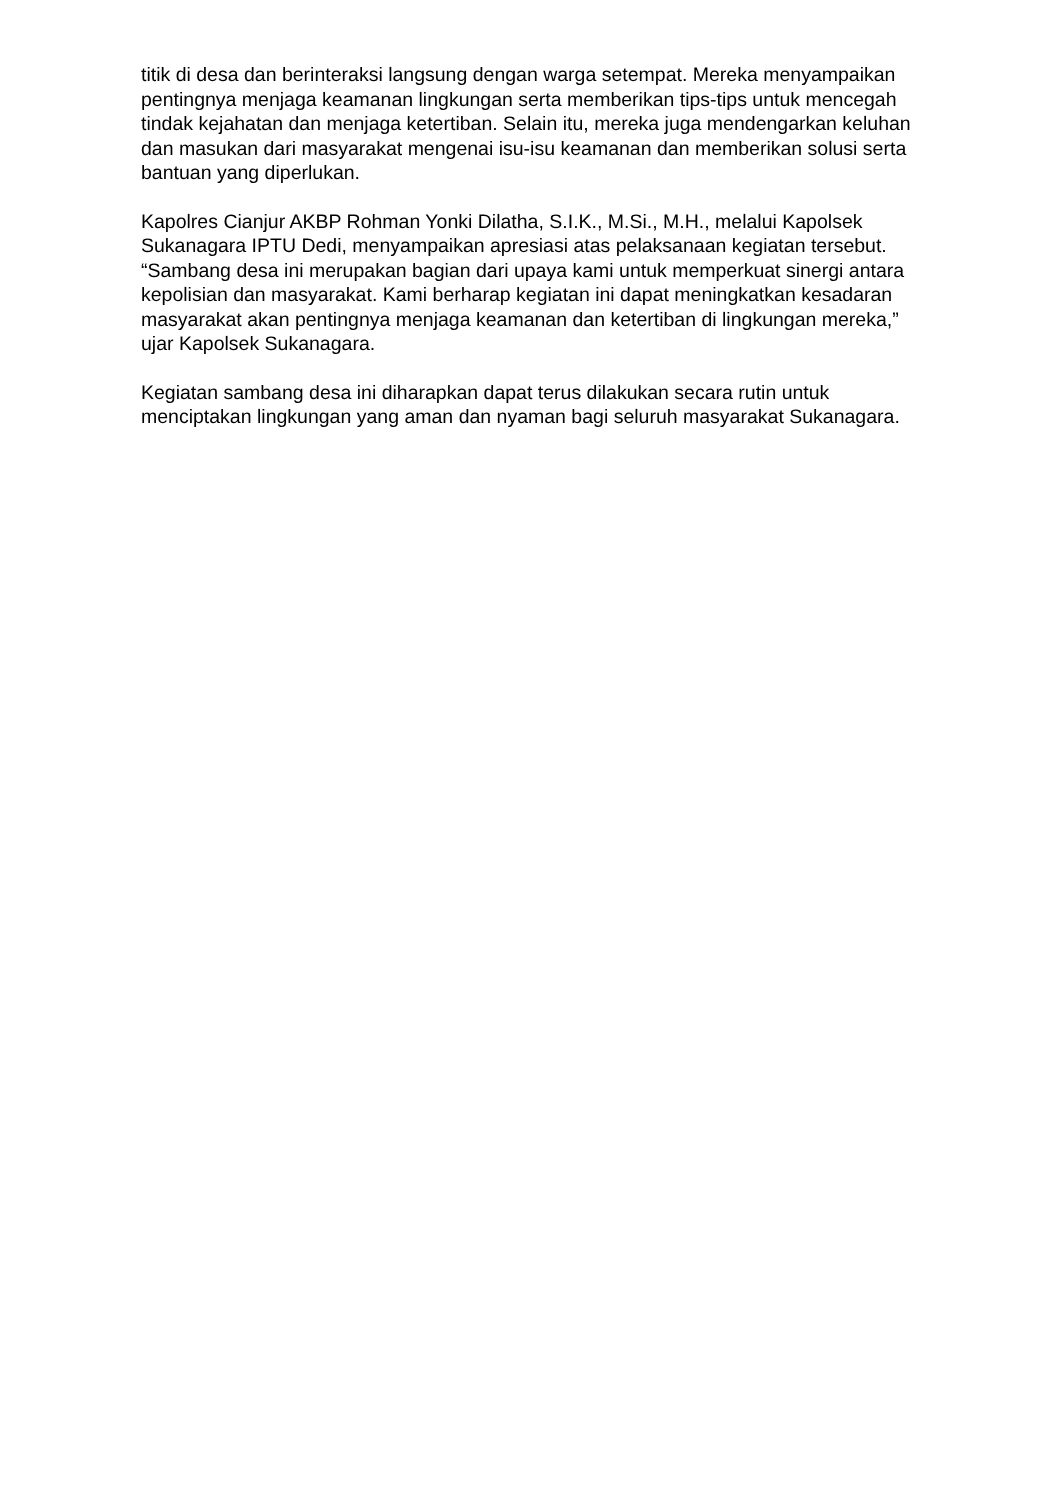titik di desa dan berinteraksi langsung dengan warga setempat. Mereka menyampaikan pentingnya menjaga keamanan lingkungan serta memberikan tips-tips untuk mencegah tindak kejahatan dan menjaga ketertiban. Selain itu, mereka juga mendengarkan keluhan dan masukan dari masyarakat mengenai isu-isu keamanan dan memberikan solusi serta bantuan yang diperlukan.
Kapolres Cianjur AKBP Rohman Yonki Dilatha, S.I.K., M.Si., M.H., melalui Kapolsek Sukanagara IPTU Dedi, menyampaikan apresiasi atas pelaksanaan kegiatan tersebut. “Sambang desa ini merupakan bagian dari upaya kami untuk memperkuat sinergi antara kepolisian dan masyarakat. Kami berharap kegiatan ini dapat meningkatkan kesadaran masyarakat akan pentingnya menjaga keamanan dan ketertiban di lingkungan mereka,” ujar Kapolsek Sukanagara.
Kegiatan sambang desa ini diharapkan dapat terus dilakukan secara rutin untuk menciptakan lingkungan yang aman dan nyaman bagi seluruh masyarakat Sukanagara.